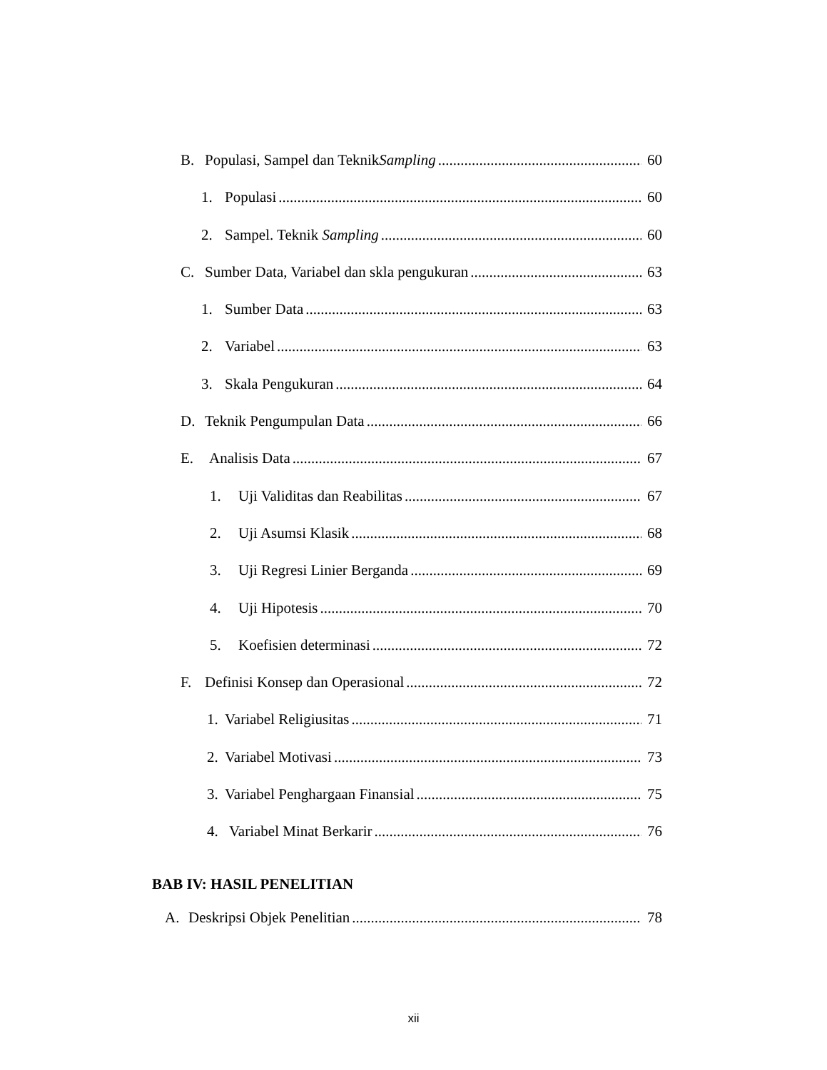B. Populasi, Sampel dan TeknikSampling 60
1. Populasi 60
2. Sampel. Teknik Sampling 60
C. Sumber Data, Variabel dan skla pengukuran 63
1. Sumber Data 63
2. Variabel 63
3. Skala Pengukuran 64
D. Teknik Pengumpulan Data 66
E. Analisis Data 67
1. Uji Validitas dan Reabilitas 67
2. Uji Asumsi Klasik 68
3. Uji Regresi Linier Berganda 69
4. Uji Hipotesis 70
5. Koefisien determinasi 72
F. Definisi Konsep dan Operasional 72
1. Variabel Religiusitas 71
2. Variabel Motivasi 73
3. Variabel Penghargaan Finansial 75
4. Variabel Minat Berkarir 76
BAB IV: HASIL PENELITIAN
A. Deskripsi Objek Penelitian 78
xii